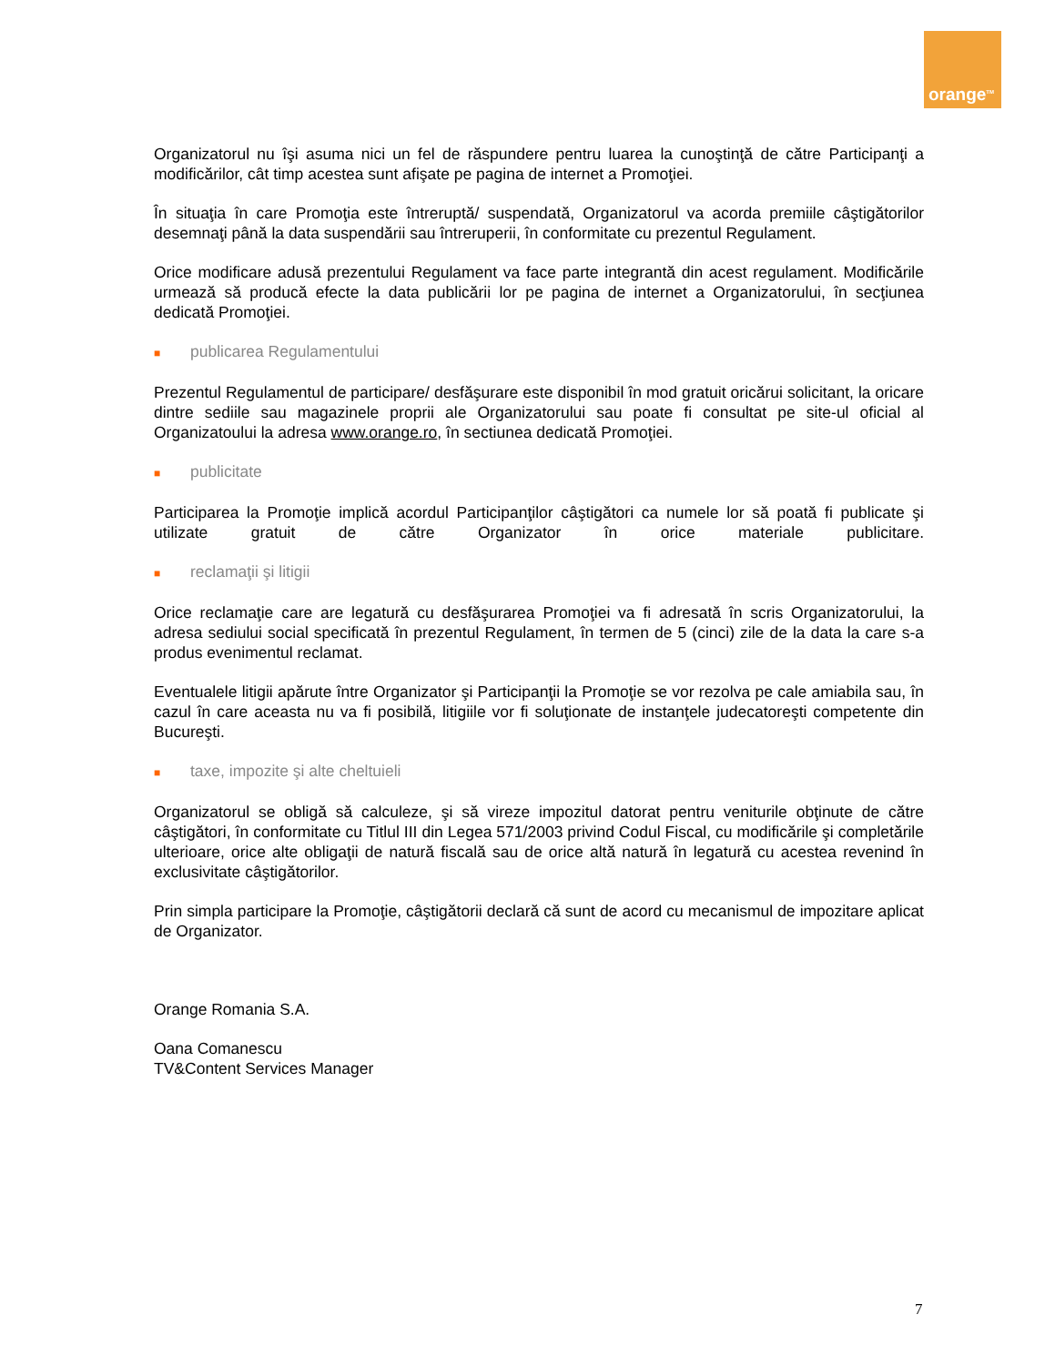orange<sup>TM</sup>
Organizatorul nu îşi asuma nici un fel de răspundere pentru luarea la cunoştinţă de către Participanţi a modificărilor, cât timp acestea sunt afişate pe pagina de internet a Promoţiei.
În situaţia în care Promoţia este întreruptă/ suspendată, Organizatorul va acorda premiile câştigătorilor desemnaţi până la data suspendării sau întreruperii, în conformitate cu prezentul Regulament.
Orice modificare adusă prezentului Regulament va face parte integrantă din acest regulament. Modificările urmează să producă efecte la data publicării lor pe pagina de internet a Organizatorului, în secţiunea dedicată Promoţiei.
■ publicarea Regulamentului
Prezentul Regulamentul de participare/ desfăşurare este disponibil în mod gratuit oricărui solicitant, la oricare dintre sediile sau magazinele proprii ale Organizatorului sau poate fi consultat pe site-ul oficial al Organizatoului la adresa www.orange.ro, în sectiunea dedicată Promoţiei.
■ publicitate
Participarea la Promoţie implică acordul Participanţilor câştigători ca numele lor să poată fi publicate şi utilizate gratuit de către Organizator în orice materiale publicitare.
■ reclamaţii şi litigii
Orice reclamaţie care are legatură cu desfăşurarea Promoţiei va fi adresată în scris Organizatorului, la adresa sediului social specificată în prezentul Regulament, în termen de 5 (cinci) zile de la data la care s-a produs evenimentul reclamat.
Eventualele litigii apărute între Organizator şi Participanţii la Promoţie se vor rezolva pe cale amiabila sau, în cazul în care aceasta nu va fi posibilă, litigiile vor fi soluţionate de instanţele judecatoreşti competente din Bucureşti.
■ taxe, impozite şi alte cheltuieli
Organizatorul se obligă să calculeze, şi să vireze impozitul datorat pentru veniturile obţinute de către câştigători, în conformitate cu Titlul III din Legea 571/2003 privind Codul Fiscal, cu modificările şi completările ulterioare, orice alte obligaţii de natură fiscală sau de orice altă natură în legatură cu acestea revenind în exclusivitate câştigătorilor.
Prin simpla participare la Promoţie, câştigătorii declară că sunt de acord cu mecanismul de impozitare aplicat de Organizator.
Orange Romania S.A.
Oana Comanescu
TV&Content Services Manager
7